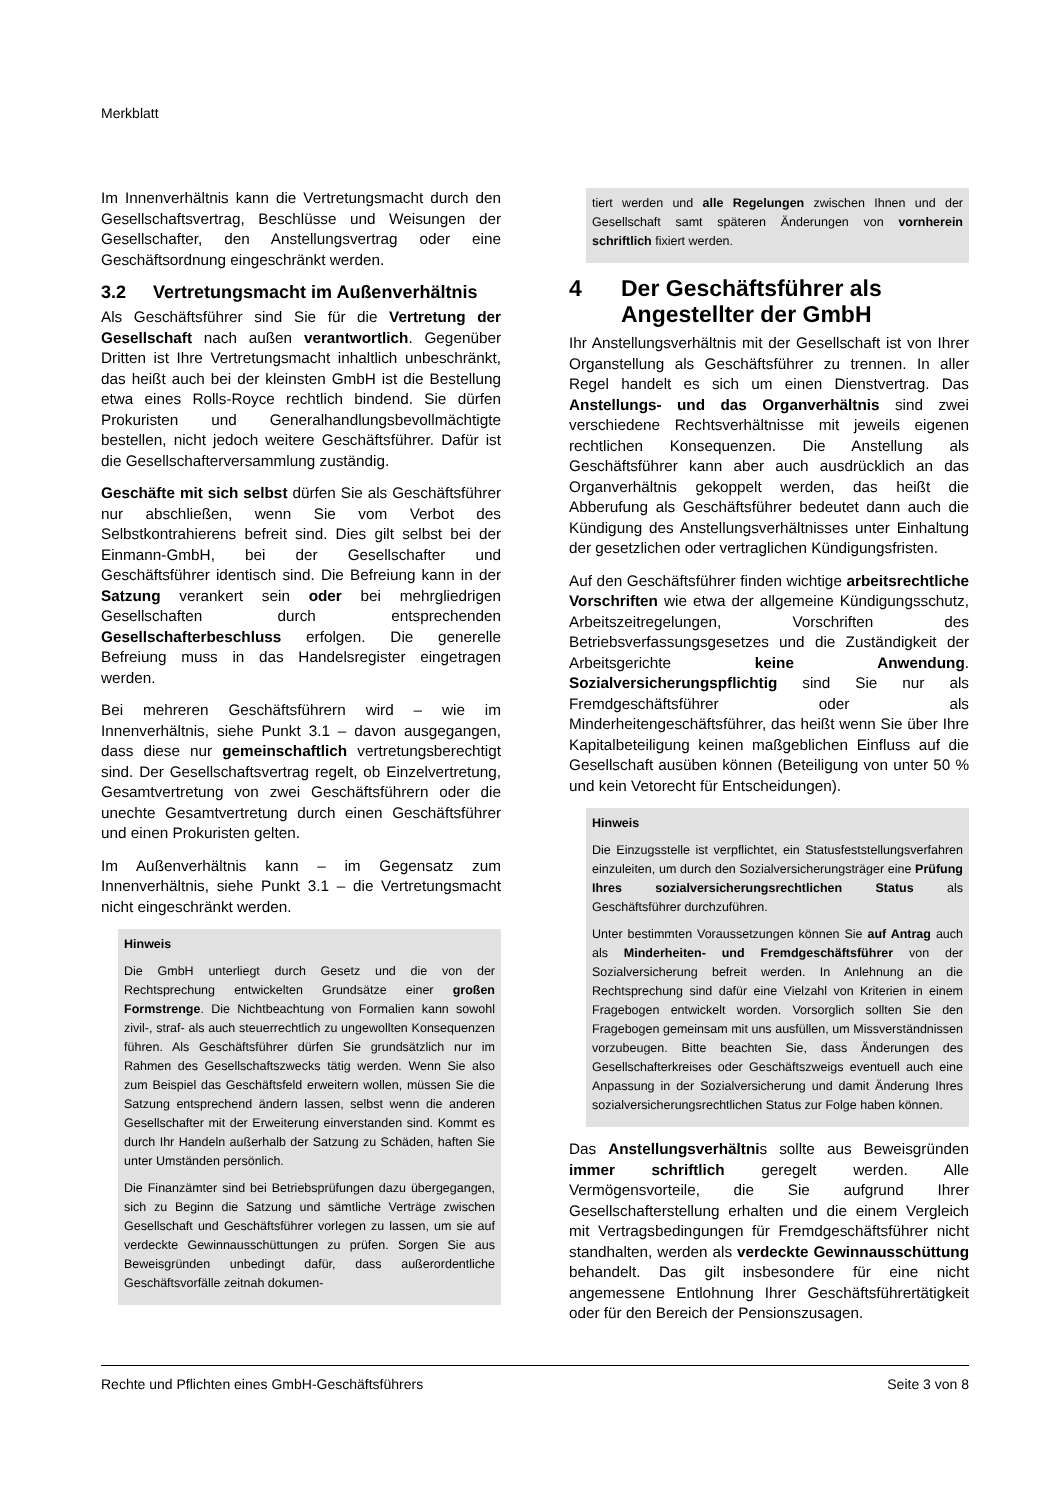Merkblatt
Im Innenverhältnis kann die Vertretungsmacht durch den Gesellschaftsvertrag, Beschlüsse und Weisungen der Gesellschafter, den Anstellungsvertrag oder eine Geschäftsordnung eingeschränkt werden.
3.2 Vertretungsmacht im Außenverhältnis
Als Geschäftsführer sind Sie für die Vertretung der Gesellschaft nach außen verantwortlich. Gegenüber Dritten ist Ihre Vertretungsmacht inhaltlich unbeschränkt, das heißt auch bei der kleinsten GmbH ist die Bestellung etwa eines Rolls-Royce rechtlich bindend. Sie dürfen Prokuristen und Generalhandlungsbevollmächtigte bestellen, nicht jedoch weitere Geschäftsführer. Dafür ist die Gesellschafterversammlung zuständig.
Geschäfte mit sich selbst dürfen Sie als Geschäftsführer nur abschließen, wenn Sie vom Verbot des Selbstkontrahierens befreit sind. Dies gilt selbst bei der Einmann-GmbH, bei der Gesellschafter und Geschäftsführer identisch sind. Die Befreiung kann in der Satzung verankert sein oder bei mehrgliedrigen Gesellschaften durch entsprechenden Gesellschafterbeschluss erfolgen. Die generelle Befreiung muss in das Handelsregister eingetragen werden.
Bei mehreren Geschäftsführern wird – wie im Innenverhältnis, siehe Punkt 3.1 – davon ausgegangen, dass diese nur gemeinschaftlich vertretungsberechtigt sind. Der Gesellschaftsvertrag regelt, ob Einzelvertretung, Gesamtvertretung von zwei Geschäftsführern oder die unechte Gesamtvertretung durch einen Geschäftsführer und einen Prokuristen gelten.
Im Außenverhältnis kann – im Gegensatz zum Innenverhältnis, siehe Punkt 3.1 – die Vertretungsmacht nicht eingeschränkt werden.
Hinweis
Die GmbH unterliegt durch Gesetz und die von der Rechtsprechung entwickelten Grundsätze einer großen Formstrenge. Die Nichtbeachtung von Formalien kann sowohl zivil-, straf- als auch steuerrechtlich zu ungewollten Konsequenzen führen. Als Geschäftsführer dürfen Sie grundsätzlich nur im Rahmen des Gesellschaftszwecks tätig werden. Wenn Sie also zum Beispiel das Geschäftsfeld erweitern wollen, müssen Sie die Satzung entsprechend ändern lassen, selbst wenn die anderen Gesellschafter mit der Erweiterung einverstanden sind. Kommt es durch Ihr Handeln außerhalb der Satzung zu Schäden, haften Sie unter Umständen persönlich.
Die Finanzämter sind bei Betriebsprüfungen dazu übergegangen, sich zu Beginn die Satzung und sämtliche Verträge zwischen Gesellschaft und Geschäftsführer vorlegen zu lassen, um sie auf verdeckte Gewinnausschüttungen zu prüfen. Sorgen Sie aus Beweisgründen unbedingt dafür, dass außerordentliche Geschäftsvorfälle zeitnah dokumen-
tiert werden und alle Regelungen zwischen Ihnen und der Gesellschaft samt späteren Änderungen von vornherein schriftlich fixiert werden.
4 Der Geschäftsführer als Angestellter der GmbH
Ihr Anstellungsverhältnis mit der Gesellschaft ist von Ihrer Organstellung als Geschäftsführer zu trennen. In aller Regel handelt es sich um einen Dienstvertrag. Das Anstellungs- und das Organverhältnis sind zwei verschiedene Rechtsverhältnisse mit jeweils eigenen rechtlichen Konsequenzen. Die Anstellung als Geschäftsführer kann aber auch ausdrücklich an das Organverhältnis gekoppelt werden, das heißt die Abberufung als Geschäftsführer bedeutet dann auch die Kündigung des Anstellungsverhältnisses unter Einhaltung der gesetzlichen oder vertraglichen Kündigungsfristen.
Auf den Geschäftsführer finden wichtige arbeitsrechtliche Vorschriften wie etwa der allgemeine Kündigungsschutz, Arbeitszeitregelungen, Vorschriften des Betriebsverfassungsgesetzes und die Zuständigkeit der Arbeitsgerichte keine Anwendung. Sozialversicherungspflichtig sind Sie nur als Fremdgeschäftsführer oder als Minderheitengeschäftsführer, das heißt wenn Sie über Ihre Kapitalbeteiligung keinen maßgeblichen Einfluss auf die Gesellschaft ausüben können (Beteiligung von unter 50 % und kein Vetorecht für Entscheidungen).
Hinweis
Die Einzugsstelle ist verpflichtet, ein Statusfeststellungsverfahren einzuleiten, um durch den Sozialversicherungsträger eine Prüfung Ihres sozialversicherungsrechtlichen Status als Geschäftsführer durchzuführen.
Unter bestimmten Voraussetzungen können Sie auf Antrag auch als Minderheiten- und Fremdgeschäftsführer von der Sozialversicherung befreit werden. In Anlehnung an die Rechtsprechung sind dafür eine Vielzahl von Kriterien in einem Fragebogen entwickelt worden. Vorsorglich sollten Sie den Fragebogen gemeinsam mit uns ausfüllen, um Missverständnissen vorzubeugen. Bitte beachten Sie, dass Änderungen des Gesellschafterkreises oder Geschäftszweigs eventuell auch eine Anpassung in der Sozialversicherung und damit Änderung Ihres sozialversicherungsrechtlichen Status zur Folge haben können.
Das Anstellungsverhältnis sollte aus Beweisgründen immer schriftlich geregelt werden. Alle Vermögensvorteile, die Sie aufgrund Ihrer Gesellschafterstellung erhalten und die einem Vergleich mit Vertragsbedingungen für Fremdgeschäftsführer nicht standhalten, werden als verdeckte Gewinnausschüttung behandelt. Das gilt insbesondere für eine nicht angemessene Entlohnung Ihrer Geschäftsführertätigkeit oder für den Bereich der Pensionszusagen.
Rechte und Pflichten eines GmbH-Geschäftsführers Seite 3 von 8